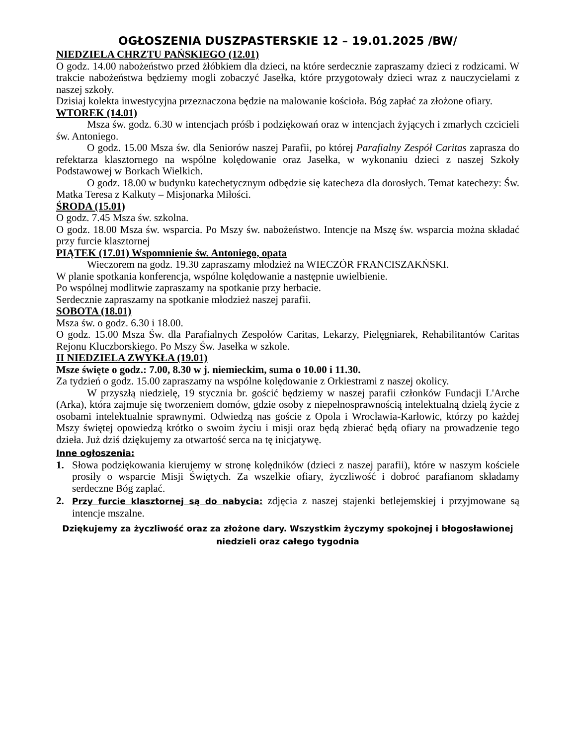OGŁOSZENIA DUSZPASTERSKIE 12 – 19.01.2025 /BW/
NIEDZIELA CHRZTU PAŃSKIEGO (12.01)
O godz. 14.00 nabożeństwo przed żłóbkiem dla dzieci, na które serdecznie zapraszamy dzieci z rodzicami. W trakcie nabożeństwa będziemy mogli zobaczyć Jasełka, które przygotowały dzieci wraz z nauczycielami z naszej szkoły.
Dzisiaj kolekta inwestycyjna przeznaczona będzie na malowanie kościoła. Bóg zapłać za złożone ofiary.
WTOREK (14.01)
Msza św. godz. 6.30 w intencjach próśb i podziękowań oraz w intencjach żyjących i zmarłych czcicieli św. Antoniego.
O godz. 15.00 Msza św. dla Seniorów naszej Parafii, po której Parafialny Zespół Caritas zaprasza do refektarza klasztornego na wspólne kolędowanie oraz Jasełka, w wykonaniu dzieci z naszej Szkoły Podstawowej w Borkach Wielkich.
O godz. 18.00 w budynku katechetycznym odbędzie się katecheza dla dorosłych. Temat katechezy: Św. Matka Teresa z Kalkuty – Misjonarka Miłości.
ŚRODA (15.01)
O godz. 7.45 Msza św. szkolna.
O godz. 18.00 Msza św. wsparcia. Po Mszy św. nabożeństwo. Intencje na Mszę św. wsparcia można składać przy furcie klasztornej
PIĄTEK (17.01) Wspomnienie św. Antoniego, opata
Wieczorem na godz. 19.30 zapraszamy młodzież na WIECZÓR FRANCISZAKŃSKI.
W planie spotkania konferencja, wspólne kolędowanie a następnie uwielbienie.
Po wspólnej modlitwie zapraszamy na spotkanie przy herbacie.
Serdecznie zapraszamy na spotkanie młodzież naszej parafii.
SOBOTA (18.01)
Msza św. o godz. 6.30 i 18.00.
O godz. 15.00 Msza Św. dla Parafialnych Zespołów Caritas, Lekarzy, Pielęgniarek, Rehabilitantów Caritas Rejonu Kluczborskiego. Po Mszy Św. Jasełka w szkole.
II NIEDZIELA ZWYKŁA (19.01)
Msze święte o godz.: 7.00, 8.30 w j. niemieckim, suma o 10.00 i 11.30.
Za tydzień o godz. 15.00 zapraszamy na wspólne kolędowanie z Orkiestrami z naszej okolicy.
W przyszłą niedzielę, 19 stycznia br. gościć będziemy w naszej parafii członków Fundacji L'Arche (Arka), która zajmuje się tworzeniem domów, gdzie osoby z niepełnosprawnością intelektualną dzielą życie z osobami intelektualnie sprawnymi. Odwiedzą nas goście z Opola i Wrocławia-Karłowic, którzy po każdej Mszy świętej opowiedzą krótko o swoim życiu i misji oraz będą zbierać będą ofiary na prowadzenie tego dzieła. Już dziś dziękujemy za otwartość serca na tę inicjatywę.
Inne ogłoszenia:
1. Słowa podziękowania kierujemy w stronę kolędników (dzieci z naszej parafii), które w naszym kościele prosiły o wsparcie Misji Świętych. Za wszelkie ofiary, życzliwość i dobroć parafianom składamy serdeczne Bóg zapłać.
2. Przy furcie klasztornej są do nabycia: zdjęcia z naszej stajenki betlejemskiej i przyjmowane są intencje mszalne.
Dziękujemy za życzliwość oraz za złożone dary. Wszystkim życzymy spokojnej i błogosławionej niedzieli oraz całego tygodnia